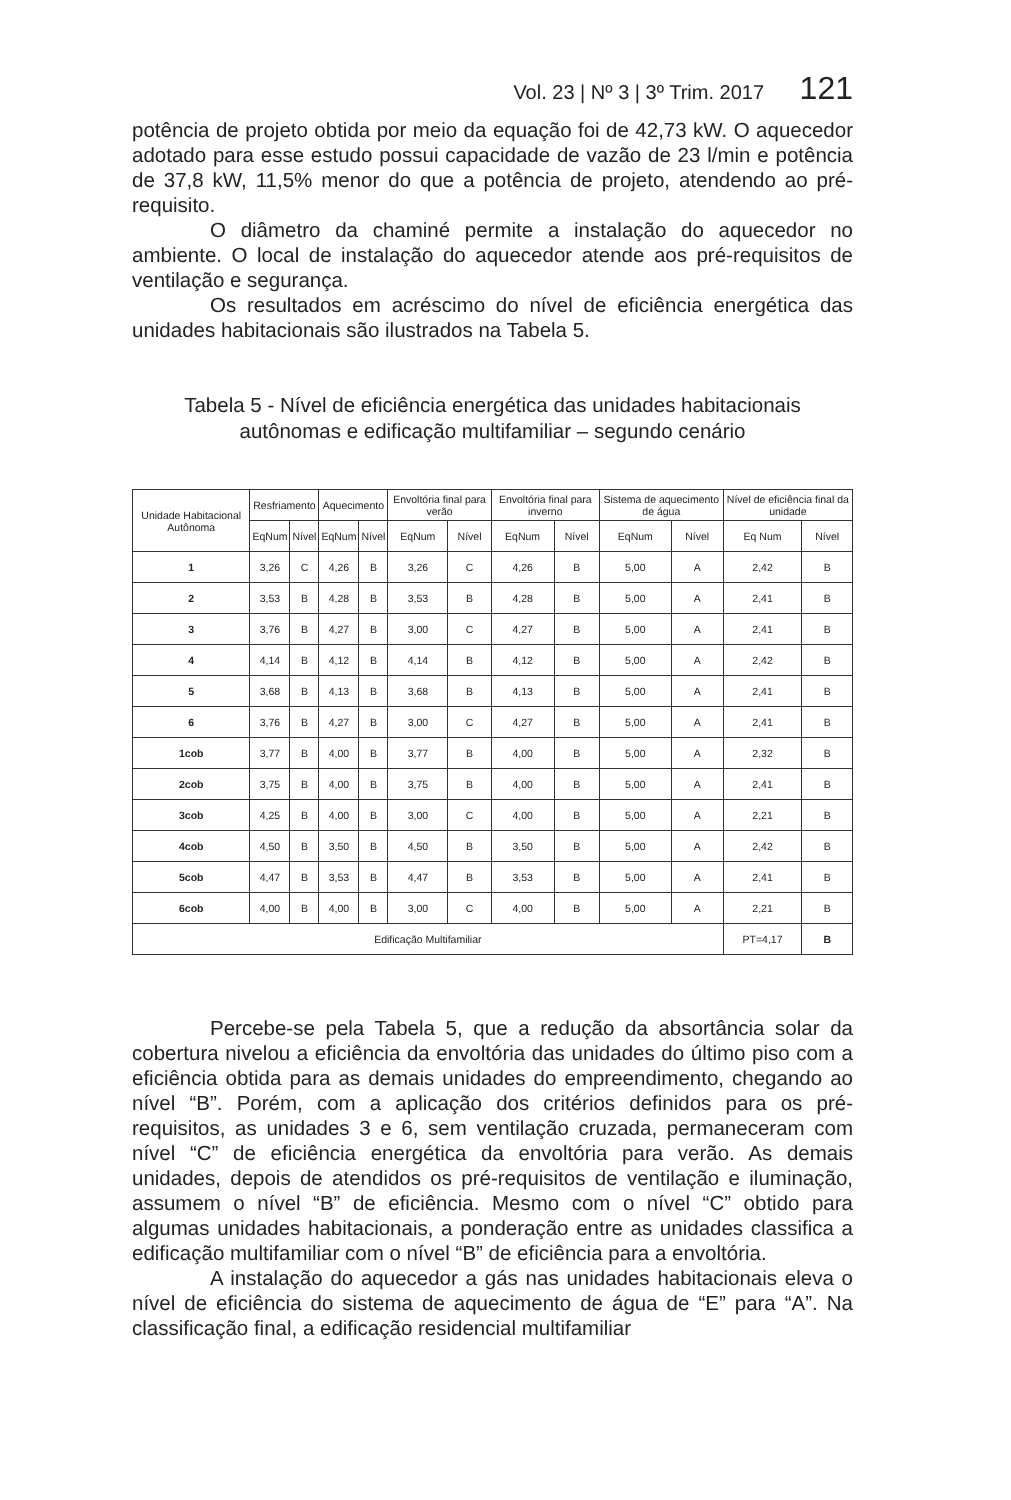Vol. 23 | Nº 3 | 3º Trim. 2017 121
potência de projeto obtida por meio da equação foi de 42,73 kW. O aquecedor adotado para esse estudo possui capacidade de vazão de 23 l/min e potência de 37,8 kW, 11,5% menor do que a potência de projeto, atendendo ao pré-requisito.
O diâmetro da chaminé permite a instalação do aquecedor no ambiente. O local de instalação do aquecedor atende aos pré-requisitos de ventilação e segurança.
Os resultados em acréscimo do nível de eficiência energética das unidades habitacionais são ilustrados na Tabela 5.
Tabela 5 - Nível de eficiência energética das unidades habitacionais autônomas e edificação multifamiliar – segundo cenário
| Unidade Habitacional Autônoma | Resfriamento | | Aquecimento | | Envoltória final para verão | | Envoltória final para inverno | | Sistema de aquecimento de água | | Nível de eficiência final da unidade | |
| --- | --- | --- | --- | --- | --- | --- | --- | --- | --- | --- | --- | --- |
| | EqNum | Nível | EqNum | Nível | EqNum | Nível | EqNum | Nível | EqNum | Nível | Eq Num | Nível |
| 1 | 3,26 | C | 4,26 | B | 3,26 | C | 4,26 | B | 5,00 | A | 2,42 | B |
| 2 | 3,53 | B | 4,28 | B | 3,53 | B | 4,28 | B | 5,00 | A | 2,41 | B |
| 3 | 3,76 | B | 4,27 | B | 3,00 | C | 4,27 | B | 5,00 | A | 2,41 | B |
| 4 | 4,14 | B | 4,12 | B | 4,14 | B | 4,12 | B | 5,00 | A | 2,42 | B |
| 5 | 3,68 | B | 4,13 | B | 3,68 | B | 4,13 | B | 5,00 | A | 2,41 | B |
| 6 | 3,76 | B | 4,27 | B | 3,00 | C | 4,27 | B | 5,00 | A | 2,41 | B |
| 1cob | 3,77 | B | 4,00 | B | 3,77 | B | 4,00 | B | 5,00 | A | 2,32 | B |
| 2cob | 3,75 | B | 4,00 | B | 3,75 | B | 4,00 | B | 5,00 | A | 2,41 | B |
| 3cob | 4,25 | B | 4,00 | B | 3,00 | C | 4,00 | B | 5,00 | A | 2,21 | B |
| 4cob | 4,50 | B | 3,50 | B | 4,50 | B | 3,50 | B | 5,00 | A | 2,42 | B |
| 5cob | 4,47 | B | 3,53 | B | 4,47 | B | 3,53 | B | 5,00 | A | 2,41 | B |
| 6cob | 4,00 | B | 4,00 | B | 3,00 | C | 4,00 | B | 5,00 | A | 2,21 | B |
| Edificação Multifamiliar | | | | | | | | | | | PT=4,17 | B |
Percebe-se pela Tabela 5, que a redução da absortância solar da cobertura nivelou a eficiência da envoltória das unidades do último piso com a eficiência obtida para as demais unidades do empreendimento, chegando ao nível “B”. Porém, com a aplicação dos critérios definidos para os pré-requisitos, as unidades 3 e 6, sem ventilação cruzada, permaneceram com nível “C” de eficiência energética da envoltória para verão. As demais unidades, depois de atendidos os pré-requisitos de ventilação e iluminação, assumem o nível “B” de eficiência. Mesmo com o nível “C” obtido para algumas unidades habitacionais, a ponderação entre as unidades classifica a edificação multifamiliar com o nível “B” de eficiência para a envoltória.
A instalação do aquecedor a gás nas unidades habitacionais eleva o nível de eficiência do sistema de aquecimento de água de “E” para “A”. Na classificação final, a edificação residencial multifamiliar